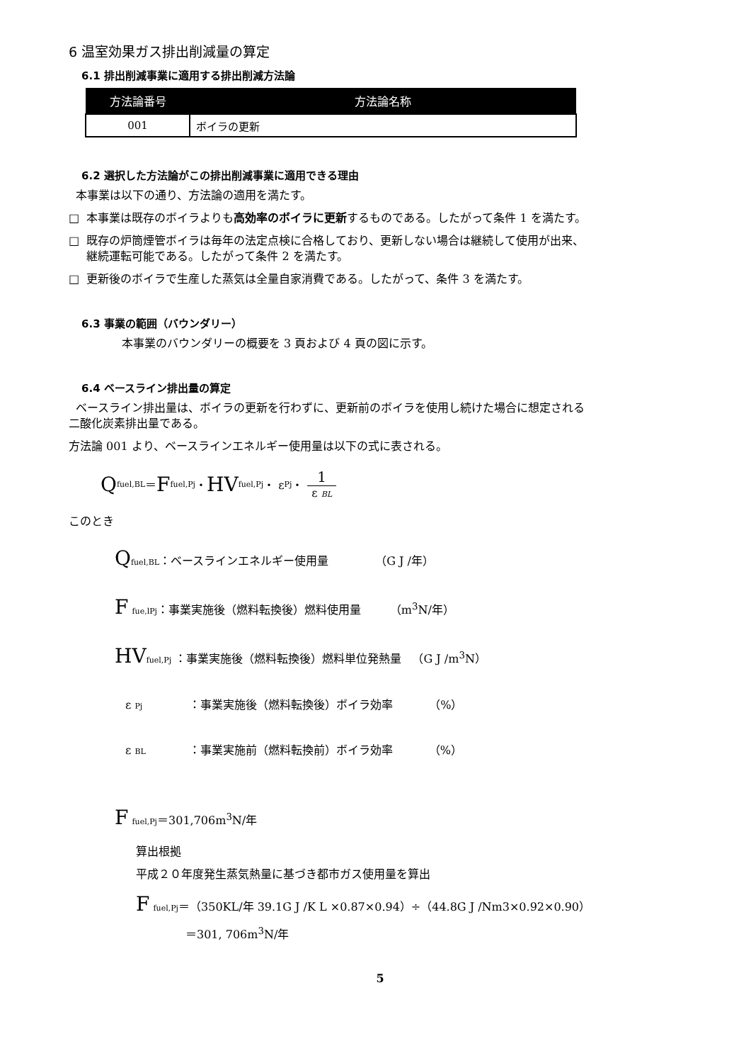6 温室効果ガス排出削減量の算定
6.1 排出削減事業に適用する排出削減方法論
| 方法論番号 | 方法論名称 |
| --- | --- |
| 001 | ボイラの更新 |
6.2 選択した方法論がこの排出削減事業に適用できる理由
本事業は以下の通り、方法論の適用を満たす。
□ 本事業は既存のボイラよりも高効率のボイラに更新するものである。したがって条件 1 を満たす。
□ 既存の炉筒煙管ボイラは毎年の法定点検に合格しており、更新しない場合は継続して使用が出来、
継続運転可能である。したがって条件 2 を満たす。
□ 更新後のボイラで生産した蒸気は全量自家消費である。したがって、条件 3 を満たす。
6.3 事業の範囲（バウンダリー）
本事業のバウンダリーの概要を 3 頁および 4 頁の図に示す。
6.4 ベースライン排出量の算定
ベースライン排出量は、ボイラの更新を行わずに、更新前のボイラを使用し続けた場合に想定される
二酸化炭素排出量である。
方法論 001 より、ベースラインエネルギー使用量は以下の式に表される。
Qfuel,BL ＝ F fuel,Pj ・ HV fuel,Pj ・ ε Pj ・ 1 ε BL
このとき
Qfuel,BL：ベースラインエネルギー使用量 （G J /年）
F fue,lPj：事業実施後（燃料転換後）燃料使用量 （m<sup>3</sup>N/年）
HV fuel,Pj ：事業実施後（燃料転換後）燃料単位発熱量 （G J /m<sup>3</sup>N）
ε Pj ：事業実施後（燃料転換後）ボイラ効率 （%）
ε BL ：事業実施前（燃料転換前）ボイラ効率 （%）
F fuel,Pj＝301,706m<sup>3</sup>N/年
算出根拠
平成２０年度発生蒸気熱量に基づき都市ガス使用量を算出
F fuel,Pj＝（350KL/年 39.1G J /K L ×0.87×0.94）÷（44.8G J /Nm3×0.92×0.90）
＝301, 706m<sup>3</sup>N/年
5